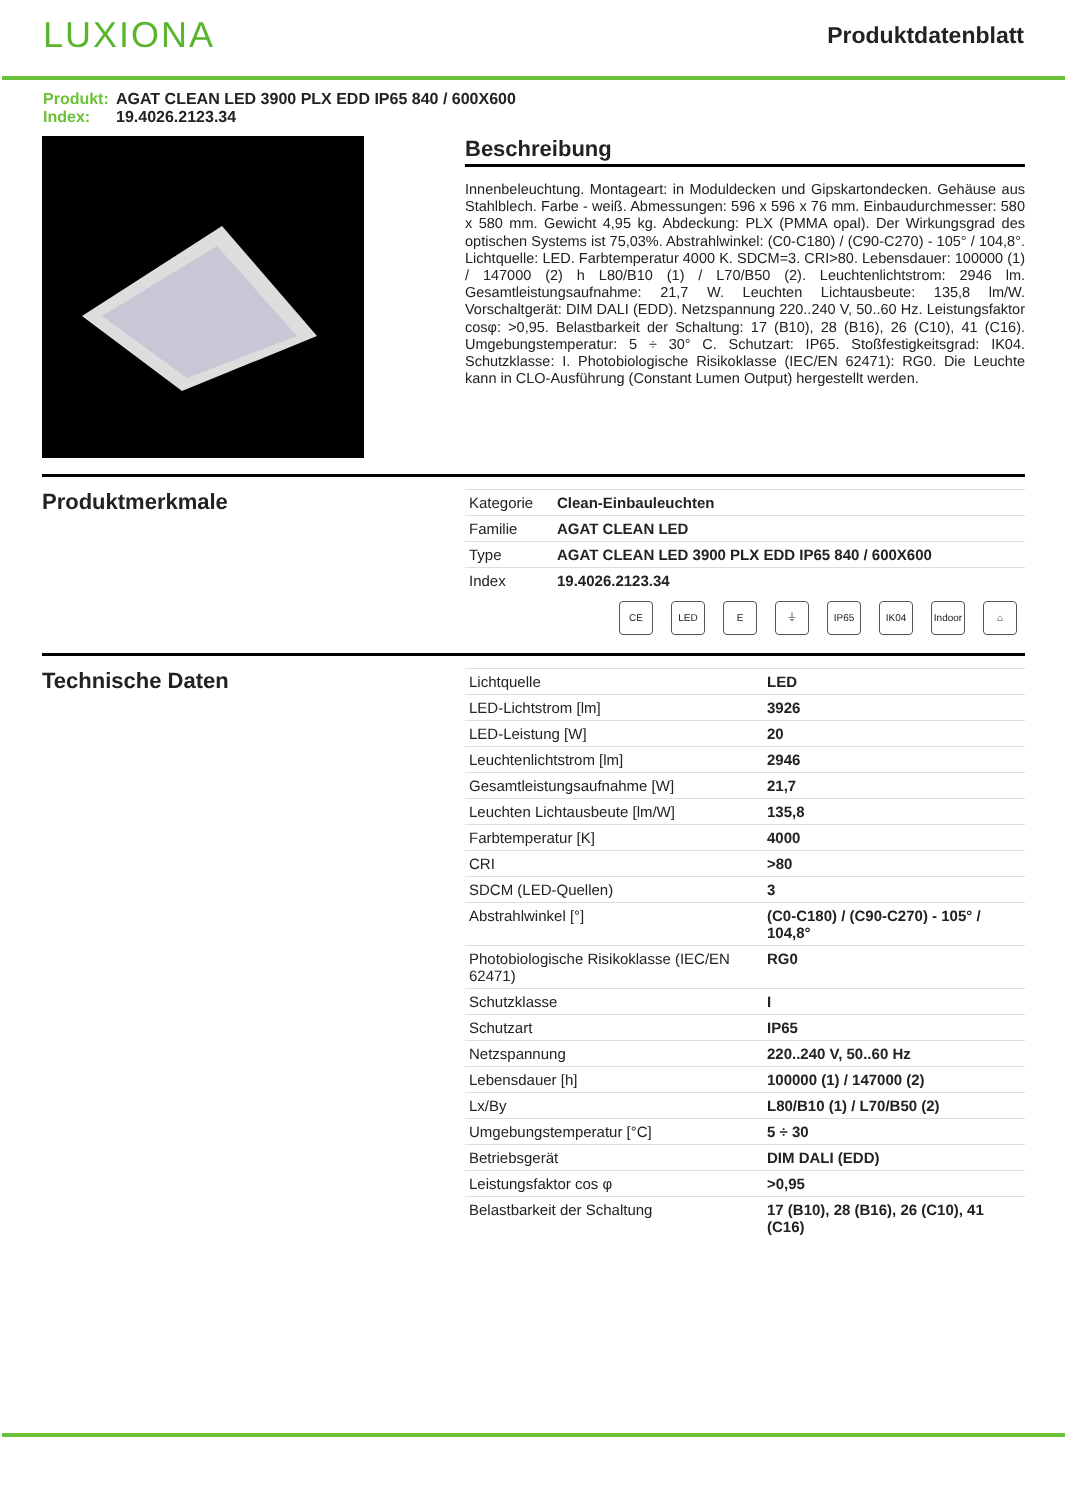LUXIONA
Produktdatenblatt
Produkt: AGAT CLEAN LED 3900 PLX EDD IP65 840 / 600X600
Index: 19.4026.2123.34
Beschreibung
Innenbeleuchtung. Montageart: in Moduldecken und Gipskartondecken. Gehäuse aus Stahlblech. Farbe - weiß. Abmessungen: 596 x 596 x 76 mm. Einbaudurchmesser: 580 x 580 mm. Gewicht 4,95 kg. Abdeckung: PLX (PMMA opal). Der Wirkungsgrad des optischen Systems ist 75,03%. Abstrahlwinkel: (C0-C180) / (C90-C270) - 105° / 104,8°. Lichtquelle: LED. Farbtemperatur 4000 K. SDCM=3. CRI>80. Lebensdauer: 100000 (1) / 147000 (2) h L80/B10 (1) / L70/B50 (2). Leuchtenlichtstrom: 2946 lm. Gesamtleistungsaufnahme: 21,7 W. Leuchten Lichtausbeute: 135,8 lm/W. Vorschaltgerät: DIM DALI (EDD). Netzspannung 220..240 V, 50..60 Hz. Leistungsfaktor cosφ: >0,95. Belastbarkeit der Schaltung: 17 (B10), 28 (B16), 26 (C10), 41 (C16). Umgebungstemperatur: 5 ÷ 30° C. Schutzart: IP65. Stoßfestigkeitsgrad: IK04. Schutzklasse: I. Photobiologische Risikoklasse (IEC/EN 62471): RG0. Die Leuchte kann in CLO-Ausführung (Constant Lumen Output) hergestellt werden.
Produktmerkmale
| Kategorie | Clean-Einbauleuchten |
| Familie | AGAT CLEAN LED |
| Type | AGAT CLEAN LED 3900 PLX EDD IP65 840 / 600X600 |
| Index | 19.4026.2123.34 |
CE LED E ⏚ IP65 IK04 Indoor
⌂
Technische Daten
| Lichtquelle | LED |
| LED-Lichtstrom [lm] | 3926 |
| LED-Leistung [W] | 20 |
| Leuchtenlichtstrom [lm] | 2946 |
| Gesamtleistungsaufnahme [W] | 21,7 |
| Leuchten Lichtausbeute [lm/W] | 135,8 |
| Farbtemperatur [K] | 4000 |
| CRI | >80 |
| SDCM (LED-Quellen) | 3 |
| Abstrahlwinkel [°] | (C0-C180) / (C90-C270) - 105° / 104,8° |
| Photobiologische Risikoklasse (IEC/EN 62471) | RG0 |
| Schutzklasse | I |
| Schutzart | IP65 |
| Netzspannung | 220..240 V, 50..60 Hz |
| Lebensdauer [h] | 100000 (1) / 147000 (2) |
| Lx/By | L80/B10 (1) / L70/B50 (2) |
| Umgebungstemperatur [°C] | 5 ÷ 30 |
| Betriebsgerät | DIM DALI (EDD) |
| Leistungsfaktor cos φ | >0,95 |
| Belastbarkeit der Schaltung | 17 (B10), 28 (B16), 26 (C10), 41 (C16) |